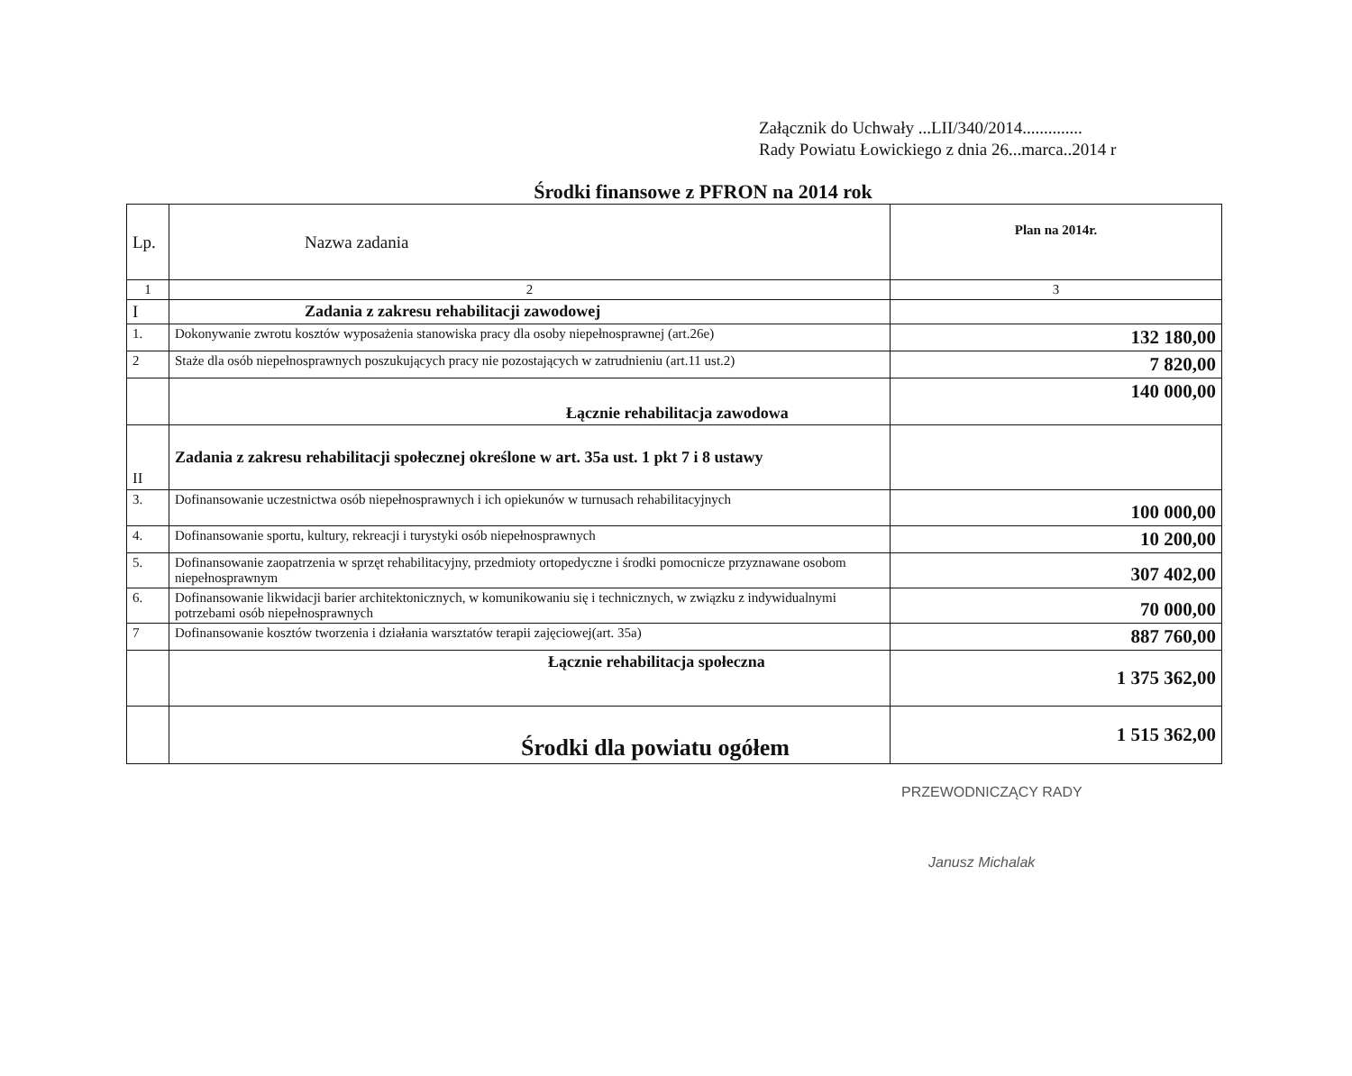Załącznik do Uchwały ...LII/340/2014..............
Rady Powiatu Łowickiego z dnia 26...marca..2014 r
Środki finansowe z PFRON na 2014 rok
| Lp. | Nazwa zadania | Plan na 2014r. |
| --- | --- | --- |
| 1 | 2 | 3 |
| I | Zadania z zakresu rehabilitacji zawodowej | |
| 1. | Dokonywanie zwrotu kosztów wyposażenia stanowiska pracy dla osoby niepełnosprawnej (art.26e) | 132 180,00 |
| 2 | Staże dla osób niepełnosprawnych poszukujących pracy nie pozostających w zatrudnieniu (art.11 ust.2) | 7 820,00 |
| | Łącznie rehabilitacja zawodowa | 140 000,00 |
| II | Zadania z zakresu rehabilitacji społecznej określone w art. 35a ust. 1 pkt 7 i 8 ustawy | |
| 3. | Dofinansowanie uczestnictwa osób niepełnosprawnych i ich opiekunów w turnusach rehabilitacyjnych | 100 000,00 |
| 4. | Dofinansowanie sportu, kultury, rekreacji i turystyki osób niepełnosprawnych | 10 200,00 |
| 5. | Dofinansowanie zaopatrzenia w sprzęt rehabilitacyjny, przedmioty ortopedyczne i środki pomocnicze przyznawane osobom niepełnosprawnym | 307 402,00 |
| 6. | Dofinansowanie likwidacji barier architektonicznych, w komunikowaniu się i technicznych, w związku z indywidualnymi potrzebami osób niepełnosprawnych | 70 000,00 |
| 7 | Dofinansowanie kosztów tworzenia i działania warsztatów terapii zajęciowej(art. 35a) | 887 760,00 |
| | Łącznie rehabilitacja społeczna | 1 375 362,00 |
| | Środki dla powiatu ogółem | 1 515 362,00 |
PRZEWODNICZĄCY RADY
Janusz Michalak